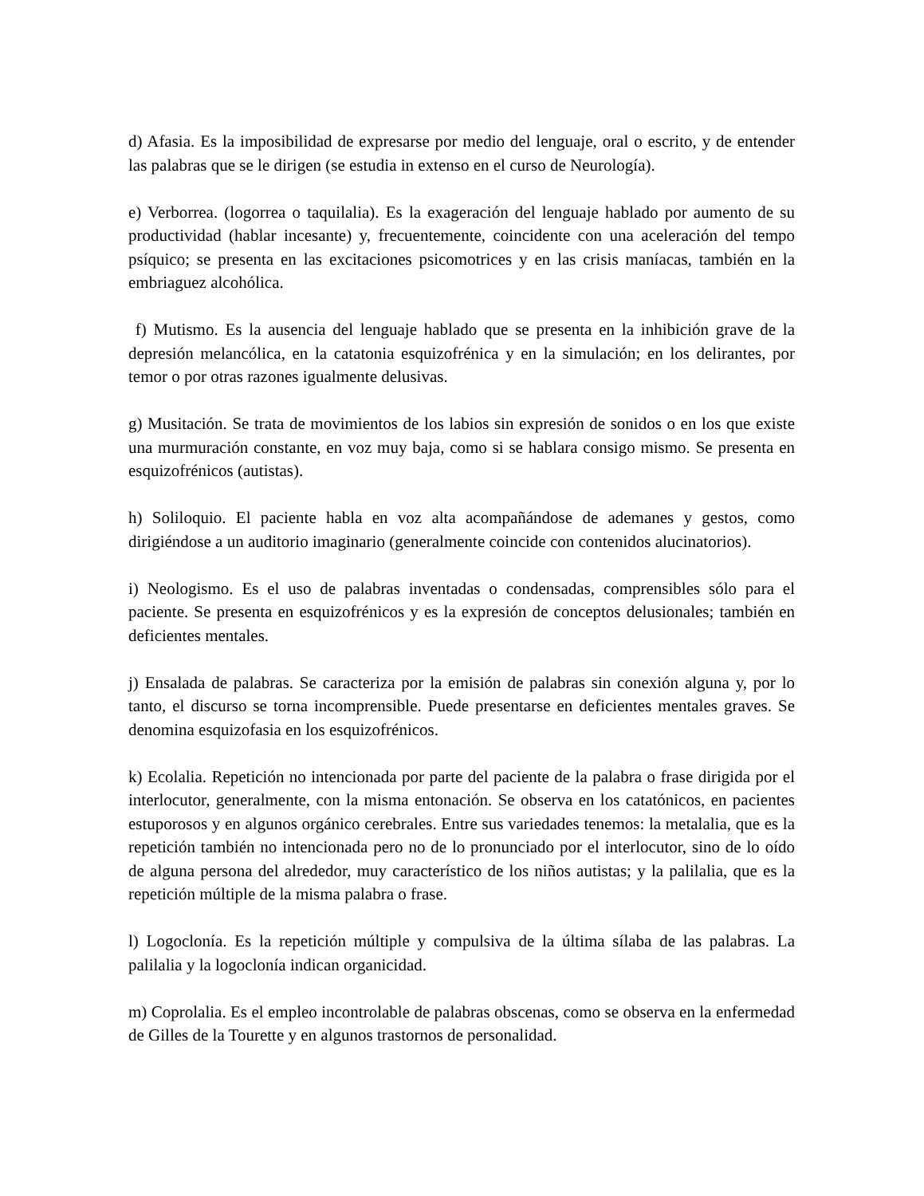d) Afasia. Es la imposibilidad de expresarse por medio del lenguaje, oral o escrito, y de entender las palabras que se le dirigen (se estudia in extenso en el curso de Neurología).
e) Verborrea. (logorrea o taquilalia). Es la exageración del lenguaje hablado por aumento de su productividad (hablar incesante) y, frecuentemente, coincidente con una aceleración del tempo psíquico; se presenta en las excitaciones psicomotrices y en las crisis maníacas, también en la embriaguez alcohólica.
f) Mutismo. Es la ausencia del lenguaje hablado que se presenta en la inhibición grave de la depresión melancólica, en la catatonia esquizofrénica y en la simulación; en los delirantes, por temor o por otras razones igualmente delusivas.
g) Musitación. Se trata de movimientos de los labios sin expresión de sonidos o en los que existe una murmuración constante, en voz muy baja, como si se hablara consigo mismo. Se presenta en esquizofrénicos (autistas).
h) Soliloquio. El paciente habla en voz alta acompañándose de ademanes y gestos, como dirigiéndose a un auditorio imaginario (generalmente coincide con contenidos alucinatorios).
i) Neologismo. Es el uso de palabras inventadas o condensadas, comprensibles sólo para el paciente. Se presenta en esquizofrénicos y es la expresión de conceptos delusionales; también en deficientes mentales.
j) Ensalada de palabras. Se caracteriza por la emisión de palabras sin conexión alguna y, por lo tanto, el discurso se torna incomprensible. Puede presentarse en deficientes mentales graves. Se denomina esquizofasia en los esquizofrénicos.
k) Ecolalia. Repetición no intencionada por parte del paciente de la palabra o frase dirigida por el interlocutor, generalmente, con la misma entonación. Se observa en los catatónicos, en pacientes estuporosos y en algunos orgánico cerebrales. Entre sus variedades tenemos: la metalalia, que es la repetición también no intencionada pero no de lo pronunciado por el interlocutor, sino de lo oído de alguna persona del alrededor, muy característico de los niños autistas; y la palilalia, que es la repetición múltiple de la misma palabra o frase.
l) Logoclonía. Es la repetición múltiple y compulsiva de la última sílaba de las palabras. La palilalia y la logoclonía indican organicidad.
m) Coprolalia. Es el empleo incontrolable de palabras obscenas, como se observa en la enfermedad de Gilles de la Tourette y en algunos trastornos de personalidad.